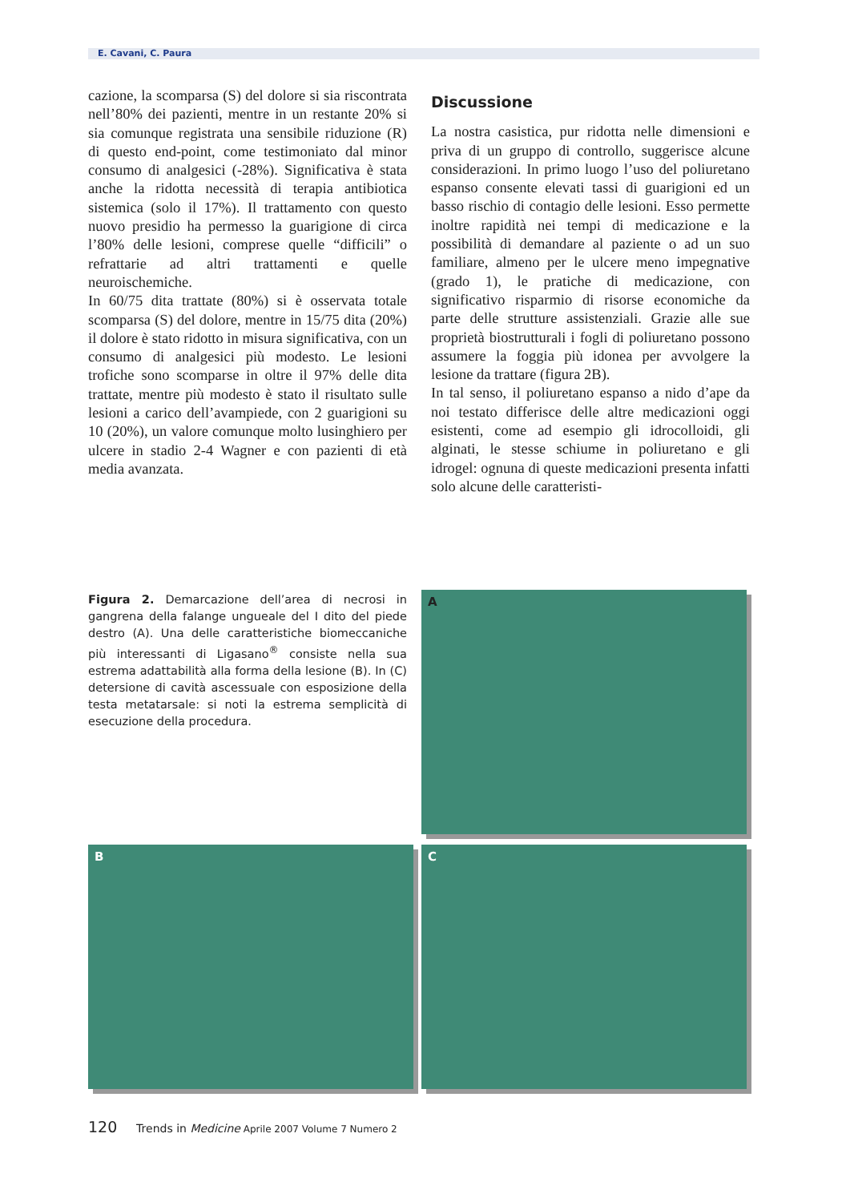E. Cavani, C. Paura
cazione, la scomparsa (S) del dolore si sia riscontrata nell’80% dei pazienti, mentre in un restante 20% si sia comunque registrata una sensibile riduzione (R) di questo end-point, come testimoniato dal minor consumo di analgesici (-28%). Significativa è stata anche la ridotta necessità di terapia antibiotica sistemica (solo il 17%). Il trattamento con questo nuovo presidio ha permesso la guarigione di circa l’80% delle lesioni, comprese quelle “difficili” o refrattarie ad altri trattamenti e quelle neuroischemiche.
In 60/75 dita trattate (80%) si è osservata totale scomparsa (S) del dolore, mentre in 15/75 dita (20%) il dolore è stato ridotto in misura significativa, con un consumo di analgesici più modesto. Le lesioni trofiche sono scomparse in oltre il 97% delle dita trattate, mentre più modesto è stato il risultato sulle lesioni a carico dell’avampiede, con 2 guarigioni su 10 (20%), un valore comunque molto lusinghiero per ulcere in stadio 2-4 Wagner e con pazienti di età media avanzata.
Discussione
La nostra casistica, pur ridotta nelle dimensioni e priva di un gruppo di controllo, suggerisce alcune considerazioni. In primo luogo l’uso del poliuretano espanso consente elevati tassi di guarigioni ed un basso rischio di contagio delle lesioni. Esso permette inoltre rapidità nei tempi di medicazione e la possibilità di demandare al paziente o ad un suo familiare, almeno per le ulcere meno impegnative (grado 1), le pratiche di medicazione, con significativo risparmio di risorse economiche da parte delle strutture assistenziali. Grazie alle sue proprietà biostrutturali i fogli di poliuretano possono assumere la foggia più idonea per avvolgere la lesione da trattare (figura 2B).
In tal senso, il poliuretano espanso a nido d’ape da noi testato differisce delle altre medicazioni oggi esistenti, come ad esempio gli idrocolloidi, gli alginati, le stesse schiume in poliuretano e gli idrogel: ognuna di queste medicazioni presenta infatti solo alcune delle caratteristi-
Figura 2. Demarcazione dell’area di necrosi in gangrena della falange ungueale del I dito del piede destro (A). Una delle caratteristiche biomeccaniche più interessanti di Ligasano<sup>®</sup> consiste nella sua estrema adattabilità alla forma della lesione (B). In (C) detersione di cavità ascessuale con esposizione della testa metatarsale: si noti la estrema semplicità di esecuzione della procedura.
A
B C
120 Trends in Medicine Aprile 2007 Volume 7 Numero 2